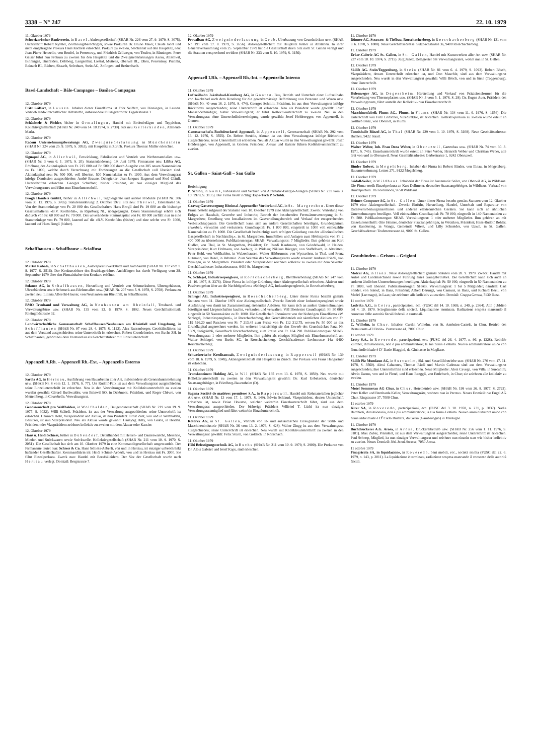3338 – N° 247 22. 10. 1979
11. Oktober 1979
Schweizerischer Bankverein, in Basel, Aktiengesellschaft (SHAB Nr. 226 vom 27. 9. 1979, S. 3075). Unterschrift Robert Nyfeler, Zeichnungsberechtigter, sowie Prokuren Dr. Bruno Maier, Claude Jacot und nicht eingetragene Prokura Hans Kächele erloschen. Prokura zu zweien, beschränkt auf den Hauptsitz, neu: Jean-Pierre Henzelin, von Bonfol, in Porrentruy, und Friedrich Zellweger, von Teufen, in Binningen. Peter Geiser führt nun Prokura zu zweien für den Hauptsitz und die Zweigniederlassungen Aarau, Allschwil, Binningen, Birsfelden, Delsberg, Langenthal, Liestal, Muttenz, Oberwil BL, Olten, Porrentruy, Pratteln, Reinach BL, Riehen, Sissach, Solothurn, Stein AG, Zofingen und Breitenbach.
Basel-Landschaft – Bâle-Campagne – Basilea-Campagna
12. Oktober 1979
Fritz Seiffert, in Lausen. Inhaber dieser Einzelfirma ist Fritz Seiffert, von Binningen, in Lausen. Vertrieb landwirtschaftlicher Hilfsstoffe, insbesondere Flüssigverrotter. Ergolzstrasse 3.
12. Oktober 1979
Schächtele & Pichler, bisher in Ormalingen, Handel mit Bodenbelägen und Teppichen, Kollektivgesellschaft (SHAB Nr. 240 vom 14. 10.1974, S. 2739). Sitz neu: Gelterkinden, Allmend-Markt.
12. Oktober 1979
Racom Unternehmungsberatungs AG, Zweigniederlassung in Münchenstein (SHAB Nr. 224 vom 25. 9. 1979, S. 3052), mit Hauptsitz in Zürich. Prokura Thomas Müller erloschen.
12. Oktober 1979
Signapol AG, in Allschwil, Entwicklung, Fabrikation und Vertrieb von Werbematerialien usw. (SHAB Nr. 3 vom 6. 1. 1975, S. 20). Statutenänderung: 19. Juni 1979. Firmaname neu: Liliba AG. Erhöhung des Aktienkapitals von Fr. 215 000 auf Fr. 500 000 durch Ausgabe von 285 neuen Namenaktien zu Fr. 1000, welche durch Verrechnung mit Forderungen an die Gesellschaft voll liberiert sind. Aktienkapital neu: Fr. 500 000, voll liberiert, 500 Namenaktien zu Fr. 1000. Aus dem Verwaltungsrat infolge Demission ausgeschieden: André Braune, Delegierter; Jean-Jacques Bagnoud und Fred Glättli. Unterschriften erloschen. Georges Schaffner, bisher Präsident, ist nun einziges Mitglied des Verwaltungsrates und führt nun Einzelunterschrift.
12. Oktober 1979
Brogli Handels GmbH, bisher in Allschwil, Signiergeräte und andere Produkte (SHAB Nr. 306 vom 30. 12. 1976, S. 3765). Statutenänderung: 2. Oktober 1979. Sitz neu: Therwil, Erlenstrasse 56. Von der Stammeinlage von Fr. 20 000 des Gesellschafters Hans Brogli sind Fr. 19 000 an die bisherige Gesellschafterin «B.V. Korthofah», in Rijnsburg NL, übergegangen. Deren Stammeinlage erhöht sich dadurch von Fr. 60 000 auf Fr. 79 000. Das unveränderte Stammkapital von Fr. 80 000 zerfällt nun in eine Stammeinlage von Fr. 79 000, lautend auf die «B.V. Korthofah» (bisher) und eine solche von Fr. 1000, lautend auf Hans Brogli (bisher).
Schaffhausen – Schaffhouse – Sciaffusa
12. Oktober 1979
Martin Kubala, in Schaffhausen, Autoreparaturwerkstätte und Autohandel (SHAB Nr. 177 vom 1. 8. 1977, S. 2516). Der Konkursrichter des Bezirksgerichtes Andelfingen hat durch Verfügung vom 28. September 1979 über den Firmainhaber den Konkurs eröffnet.
12. Oktober 1979
Solanor AG, in Schaffhausen, Herstellung und Vertrieb von Schmuckuhren, Uhrengehäusen, Uhrenbändern sowie Schmuck aus Edelmetallen usw. (SHAB Nr. 207 vom 5. 9. 1978, S. 2768). Prokura zu zweien neu: Liliana Albrecht-Hauser, von Neuhausen am Rheinfall, in Schaffhausen.
12. Oktober 1979
BMO Treuhand und Verwaltung AG, in Neuhausen am Rheinfall, Treuhand- und Verwaltungsbüro usw. (SHAB Nr. 135 vom 13. 6. 1979, S. 1892. Neues Geschäftsdomizil: Rheingoldstrasse 32.
12. Oktober 1979
Landwirtschaftliche Genossenschaft Schaffhausen/Neuhausen am Rheinfall und Umgebung, in Schaffhausen (SHAB Nr. 97 vom 28. 4. 1975, S. 1122). Alex Russenberger, Geschäftsführer, ist aus dem Vorstand ausgeschieden; seine Unterschrift ist erloschen. Robert Grendelmeier, von Buchs ZH, in Schaffhausen, gehört neu dem Vorstand an als Geschäftsführer mit Einzelunterschrift.
Appenzell A.Rh. – Appenzell Rh.-Ext. – Appenzello Esterno
12. Oktober 1979
Sarola AG, in Herisau, Ausführung von Bauarbeiten aller Art, insbesondere als Generalunternehmung usw. (SHAB Nr. 8 vom 12. 1. 1976, S. 77). Urs Rudolf-Falk ist aus dem Verwaltungsrat ausgeschieden; seine Einzelunterschrift ist erloschen. Neu in den Verwaltungsrat mit Kollektivunterschrift zu zweien wurden gewählt: Gérard Buchwalder, von Beinwil SO, in Delémont, Präsident, und Roger Chèvre, von Mettemberg, in Courtételle, Verwaltungsrat.
12. Oktober 1979
Genossenschaft pro Wolfhalden, in Wolfhalden, Baugenossenschaft (SHAB Nr. 219 vom 19. 9. 1977, S. 3032). Willi Stäheli, Präsident, ist aus der Verwaltung ausgeschieden; seine Unterschrift ist erloschen. Heinrich Hohl, Vizepräsident und Aktuar, ist nun Präsident. Ernst Züst, von und in Wolfhalden, Beisitzer, ist nun Vizepräsident. Neu als Aktuar wurde gewählt: Hansjörg Hilty, von Grabs, in Heiden. Präsident oder Vizepräsident zeichnet kollektiv zu zweien mit dem Aktuar oder Kassier.
12. Oktober 1979
Hans u. Heidi Schiess, bisher in Dübendorf, Détailhandel mit Herren- und Damenwäsche, Mercerie, Mieder- und Strickwaren sowie Strickwolle. Kollektivgesellschaft (SHAB Nr. 211 vom 10. 9. 1970, S. 2051). Die Gesellschaft hat sich am 10. Oktober 1979 in eine Kommanditgesellschaft umgewandelt. Der Firmaname lautet nun: Schiess & Co. Hans Schiess-Aeberli, von und in Herisau, ist einziger unbeschränkt haftender Gesellschafter. Kommanditärin ist: Heidi Schiess-Aeberli, von und in Herisau mit Fr. 3000. Sie führt Einzelprokura. Zweck nun: Handel mit Berufskleidern. Der Sitz der Gesellschaft wurde nach Herisau verlegt. Domizil: Bergstrasse 7.
12. Oktober 1979
Provalbau AG, Zweigniederlassung in Grub, Überbauung von Grundstücken usw. (SHAB Nr. 191 vom 17. 8. 1979, S. 2656). Aktiengesellschaft mit Hauptsitz bisher in Altstätten. In ihrer Generalversammlung vom 25. September 1979 hat die Gesellschaft ihren Sitz nach St. Gallen verlegt und die Statuten entsprechend revidiert (SHAB Nr. 233 vom 5. 10. 1979, S. 3156).
Appenzell I.Rh. – Appenzell Rh.-Int. – Appenzello Interno
11. Oktober 1979
Luftseilbahn Jakobsbad-Kronberg AG, in Gonten. Bau, Betrieb und Unterhalt einer Luftseilbahn von Jakobsbad nach dem Kronberg für die gewerbsmässige Beförderung von Personen und Waren usw. (SHAB Nr. 40 vom 18. 2. 1976, S. 474). Georges Schmitt, Präsident, ist aus dem Verwaltungsrat infolge Rücktrittes ausgeschieden; seine Unterschrift ist erloschen. Neu als Präsident wurde gewählt: Josef Manser-Schmidiger, bisher Verwaltungsrat; er führt Kollektivunterschrift zu zweien. Neu in den Verwaltungsrat ohne Unterschriftsberechtigung wurde gewählt: Josef Holderegger, von Appenzell, in Gonten.
11. Oktober 1979
Genossenschafts-Buchdruckerei Appenzell, in Appenzell, Genossenschaft (SHAB Nr. 292 vom 13. 12. 1976, S. 3555). Dr. Robert Steuble, Aktuar, ist aus dem Verwaltungsrat infolge Rücktrittes ausgeschieden; seine Unterschrift ist erloschen. Neu als Aktuar wurde in den Verwaltungsrat gewählt: Josef Holderegger, von Appenzell, in Gonten. Präsident, Aktuar und Kassier führen Kollektivunterschrift zu zweien.
St. Gallen – Saint-Gall – San Gallo
Berichtigung
P. Schibli, in Gams, Fabrikation und Vertrieb von Alternativ-Energie-Anlagen (SHAB Nr. 231 vom 3. 10. 1979, S. 3135). Die Firma heisst richtig: Espa-Tech P. Schibli.
11. Oktober 1979
Gravag Gasversorgung Rheintal-Appenzeller Vorderland AG, in St. Margrethen. Unter dieser Firma besteht aufgrund der Statuten vom 10. Oktober 1979 eine Aktiengesellschaft. Zweck: Verteilung von Erdgas an Haushalt, Gewerbe und Industrie; Betrieb der bestehenden Fernwärmeversorgung in St. Margrethen; Erstellung von Installationen im Gasverteilungsbereich und Verkauf der entsprechenden Verbrauchsapparate. Die Gesellschaft kann sich an andern Gesellschaften beteiligen, Grundeigentum erwerben, verwalten und veräussern. Grundkapital: Fr. 1 000 000, eingeteilt in 1000 voll einbezahlte Namenaktien zu Fr. 1000. Die Gesellschaft beabsichtigt nach erfolgter Gründung von der «Rheintalischen Gasgesellschaft in Nachlassliq.», in St. Margrethen, Immobilien und Anlagen zum Höchstpreis von Fr. 2 400 000 zu übernehmen. Publikationsorgan: SHAB. Verwaltungsrat: 7 Mitglieder. Ihm gehören an: Karl Dudler, von Thal, in St. Margrethen, Präsident; Dr. Ruedi Kaufmann, von Grindelwald, in Heiden, Vizepräsident; Kurt Hofmann, von Aarburg, in Widnau; Niklaus Rüegger, von Staffelbach, in Altstätten; Peter Hohl, von Wolfhalden, in Walzenhausen, Walter Hiltbrunner, von Wyssachen, in Thal, und Franz Gutmann, von Basel, in Rebstein. Zum Sekretär des Verwaltungsrates wurde ernannt: Andreas Friedli, von Wynigen, in St. Margrethen. Präsident oder Vizepräsident zeichnen kollektiv zu zweien mit dem Sekretär. Geschäftsadresse: Industriestrasse, 9430 St. Margrethen.
11. Oktober 1979
W. Schlegel, Industriespenglerei, in Rorschacherberg, Blechbearbeitung (SHAB Nr. 247 vom 21. 10. 1977, S. 3376). Diese Firma ist infolge Gründung einer Aktiengesellschaft erloschen. Aktiven und Passiven gehen über an die Nachfolgerfirma «Schlegel AG, Industriespenglerei», in Rorschacherberg.
11. Oktober 1979
Schlegel AG, Industriespenglerei, in Rorschacherberg. Unter dieser Firma besteht gemäss Statuten vom 11. Oktober 1979 eine Aktiengesellschaft. Zweck: Betrieb einer Industriespenglerei sowie Ausführung von damit im Zusammenhang stehenden Arbeiten. Sie kann sich an andern Unternehmungen beteiligen und Liegenschaften kaufen, verkaufen und verwalten. Voll liberiertes Grundkapital: Fr. 50 000, eingeteilt in 50 Namenaktien zu Fr. 1000. Die Gesellschaft übernimmt von der bisherigen Einzelfirma «W. Schlegel, Industriespenglerei», in Rorschacherberg, den Geschäftsbetrieb mit sämtlichen Aktiven von Fr. 119 526.20 und Passiven von Fr. 7 213.45 zum Preise von Fr. 112 312.75, wovon Fr. 50 000 an das Grundkapital angerechnet werden. Im weiteren beabsichtigt sie den Erwerb des Grundstückes Parz. Nr. 1309, Steigrüebli, Grundbuch Rorschacherberg, zum Preise von Fr. 164 790. Publikationsorgan: SHAB. Verwaltungsrat: 1 oder mehrere Mitglieder. Ihm gehört als einziges Mitglied mit Einzelunterschrift an: Walter Schlegel, von Buchs SG, in Rorschacherberg. Geschäftsadresse: Lochstrasse 14a, 9400 Rorschacherberg.
11. Oktober 1979
Schweizerische Kreditanstalt, Zweigniederlassung in Rapperswil (SHAB Nr. 139 vom 18. 6. 1979, S. 1949), Aktiengesellschaft mit Hauptsitz in Zürich. Die Prokura von Franz Hangartner ist erloschen.
11. Oktober 1979
Transkontinent Holding AG, in Wil (SHAB Nr. 135 vom 13. 6. 1978, S. 1859). Neu wurde mit Kollektivunterschrift zu zweien in den Verwaltungsrat gewählt: Dr. Karl Uebelacker, deutscher Staatsangehöriger, in Friedberg-Bauernheim (D).
11. Oktober 1979
Sagana Société de matières premières S.A., in Rapperswil, Handel mit Rohmaterialien jeglicher Art usw. (SHAB Nr. 13 vom 17. 1. 1978, S. 149). Edwin Schlauri, Vizepräsident, dessen Unterschrift erloschen ist, sowie Brian Houston, welcher weiterhin Einzelunterschrift führt, sind aus dem Verwaltungsrat ausgeschieden. Der bisherige Präsident Wilfried T. Lüthi ist nun einziges Verwaltungsratsmitglied und führt weiterhin Einzelunterschrift.
11. Oktober 1979
Rotorex AG, in St. Gallen, Vertrieb von in- und ausländischen Erzeugnissen der Stahl- und Maschinenindustrie (SHAB Nr. 36 vom 13. 2. 1976, S. 428). Walter Zingg ist aus dem Verwaltungsrat ausgeschieden; seine Unterschrift ist erloschen. Neu wurde mit Kollektivunterschrift zu zweien in den Verwaltungsrat gewählt: Felix Stürm, von Goldach, in Rorschach.
11. Oktober 1979
Hilti Befestigungstechnik AG, in Buchs (SHAB Nr. 211 vom 10. 9. 1979, S. 2900). Die Prokuren von Dr. Alois Gabriel und Josef Kaps, sind erloschen.
11. Oktober 1979
Dünner AG, Strassen- & Tiefbau, Rorschacherberg, in Rorschacherberg (SHAB Nr. 131 vom 8. 6. 1978, S. 1808). Neue Geschäftsadresse: Sulzbachstrasse 3a, 9400 Rorschacherberg.
11. Oktober 1979
Erker-Galerie AG St. Gallen, in St. Gallen, Handel mit Kunstwerken aller Art usw. (SHAB Nr. 237 vom 10. 10. 1974, S. 2715). Jürg Janett, Delegierter des Verwaltungsrates, wohnt nun in St. Gallen.
12. Oktober 1979
Skilift AG. Stein/Toggenburg, in Stein (SHAB Nr. 81 vom 6. 4. 1979, S. 1093). Robert Bösch, Vizepräsident, dessen Unterschrift erloschen ist, und Otto Mauchle, sind aus dem Verwaltungsrat ausgeschieden. Neu wurde in den Verwaltungsrat gewählt: Willi Bösch, von und in Stein (Toggenburg), ohne Unterschrift.
12. Oktober 1979
Holenweger AG, in Degersheim, Herstellung und Verkauf von Präzisionsformen für die Verarbeitung von Thermoplasten usw. (SHAB Nr. 3 vom 5. 1. 1978, S. 28). Dr. Eugen Auer, Präsident des Verwaltungsrates, führt anstelle der Kollektiv- nun Einzelunterschrift.
12. Oktober 1979
Maschinenfabrik Flums AG., Flums, in Flums (SHAB Nr. 134 vom 11. 6. 1976, S. 1656). Die Unterschrift von Fritz Lörtscher, Vizedirektor, ist erloschen. Kollektivprokura zu zweien wurde erteilt an Gottlieb Benz, von Oberriet, in Flums.
12. Oktober 1979
Tennishalle Bützel AG, in Thal (SHAB Nr. 229 vom 1. 10. 1979, S. 3108). Neue Geschäftsadresse: Buchen, 9422 Staad.
12. Oktober 1979
Walter Weber, Inh. Frau Dora Weber, in Oberuzwil, Gartenbau usw. (SHAB Nr. 74 vom 30. 3. 1971, S. 745). Einzelunterschrift wurde erteilt an Peter Weber, Heinrich Weber und Christian Weber, alle drei von und in Oberuzwil. Neue Geschäftsadresse: Gerbestrasse 1, 9242 Oberuzwil.
12. Oktober 1979
Binder Robert, in Mogelsberg. Inhaber der Firma ist Robert Binder, von Illnau, in Mogelsberg. Bauunternehmung. Letten 271, 9122 Mogelsberg.
12. Oktober 1979
Seidall-Seiler, in Wildhaus. Inhaberin der Firma ist Annemarie Seiler, von Oberwil AG, in Wildhaus. Die Firma erteilt Einzelprokura an Kurt Dallmeier, deutscher Staatsangehöriger, in Wildhaus. Verkauf von Hundeparfum. Im Forenmoos, 9658 Wildhaus.
12. Oktober 1979
Heimer-Computer AG, in St. Gallen. Unter dieser Firma besteht gemäss Statuten vom 12. Oktober 1979 eine Aktiengesellschaft. Zweck: Einfuhr, Herstellung, Handel, Unterhalt und Reparatur von Datenverarbeitungsmaschinen und anderen elektronischen Geräten. Sie kann sich an ähnlichen Unternehmungen beteiligen. Voll einbezahltes Grundkapital: Fr. 70 000, eingeteilt in 140 Namenaktien zu Fr. 500. Publikationsorgan: SHAB. Verwaltungsrat: 1 oder mehrere Mitglieder. Ihm gehören an mit Einzelunterschrift: Otto Heimer, deutscher Staatsangehöriger, in Wetzikon, Präsident; Hans-Rudolf Bohler, von Kandersteg, in Wangs, Gemeinde Vilters, und Lilly Schneider, von Uzwil, in St. Gallen. Geschäftsadresse: Teufenerstrasse 44, 9000 St. Gallen.
Graubünden – Grisons – Grigioni
11. Oktober 1979
Motcar AG, in Ilanz. Neue Aktiengesellschaft gemäss Statuten vom 28. 9. 1979. Zweck: Handel mit Autos und Landmaschinen sowie Führung eines Garagebetriebes. Die Gesellschaft kann sich auch an anderen ähnlichen Unternehmungen beteiligen. Aktienkapital: Fr. 50 000, eingeteilt in 50 Namenaktien zu Fr. 1000, voll liberiert. Publikationsorgan: SHAB. Verwaltungsrat: 1 bis 5 Mitglieder; nämlich: Carl Sonder, von Salouf, in Ilanz, Präsident; Alfred Derungs, von Camuns, in Ilanz, und Richard Beeli, von Medel (Lucmagn), in Laax; sie zeichnen alle kollektiv zu zweien. Domizil: Crappa Grossa, 7130 Ilanz.
11 ottobre 1979
Lodvika A.G., in Coira, partecipazioni, ecc. (FUSC del 14. 10. 1969, n. 240, p. 2364). Atto pubblico del 4. 10. 1979. Scioglimento della società. Liquidazione terminata. Radiazione sospesa mancando il consenso delle autorità fiscali federali e cantonali.
11. Oktober 1979
C. Wilhelm, in Chur. Inhaber: Curdin Wilhelm, von St. Antönien-Castels, in Chur. Betrieb des Restaurants «El Botin». Poststrasse 41, 7000 Chur.
11 ottobre 1979
Lessy S.A., in Roveredo, partecipazioni, ecc. (FUSC del 26. 4. 1977, n. 96, p. 1328). Rodolfo Zürcher, dimissionario, non è più amministratore; la sua firma è estinta. Nuovo amministratore unico con firma individuale è D<sup>r</sup> Dario Biaggini, da Giubiasco in Magliaso.
11. Oktober 1979
Skilift Piz Mundaun AG, in Surcuolm, Ski- und Sesselliftbetriebe usw. (SHAB Nr. 270 vom 17. 11. 1978, S. 3560). Alexi Cahannes, Thomas Riedi und Martin Cadonau sind aus dem Verwaltungsrat ausgeschieden; ihre Unterschriften sind erloschen. Neue Mitglieder: Alois Cavegn, von Villa, in Surcuolm; Alwin Darms, von und in Flond, und Hans Renggli, von Entlebuch, in Chur; sie zeichnen alle kollektiv zu zweien.
11. Oktober 1979
Motel Sommerau AG Chur, in Chur, Hotelbetrieb usw. (SHAB Nr. 199 vom 26. 8. 1977, S. 2792). Peter Keller und Bernharda Keller, Verwaltungsräte, wohnen nun in Perreux. Neues Domizil: c/o Engel AG Chur, Ringstrasse 37, 7000 Chur.
11 ottobre 1979
Kirer SA, in Roveredo, partecipazioni, ecc. (FUSC del 3. 10. 1978, n. 231, p. 3037). Nadia Barchiesi, dimissionaria, non è più amministratrice; la sua firma è estinta. Nuovo amministratore unico con firma individuale è D<sup>r</sup> Carlo Balestra, da Gerra (Gambarogno) in Massagno.
11. Oktober 1979
Buchdruckerei A.G. Arosa, in Arosa, Druckereibetrieb usw. (SHAB Nr. 256 vom 1. 11. 1976, S. 3101). Max Zuber, Präsident, ist aus dem Verwaltungsrat ausgeschieden; seine Unterschrift ist erloschen. Paul Schoop, Mitglied, ist nun einziger Verwaltungsrat und zeichnet nun einzeln statt wie bisher kollektiv zu zweien. Neues Domizil: Jöri-Jenni-Strasse, 7050 Arosa.
11 ottobre 1979
Finagricola SA, in liquidazione, in Roveredo, beni mobili, ecc., società sciolta (FUSC del 22. 6. 1979, n. 143, p. 2011). La liquidazione è terminata, radiazione sospesa mancando il consenso delle autorità fiscali.